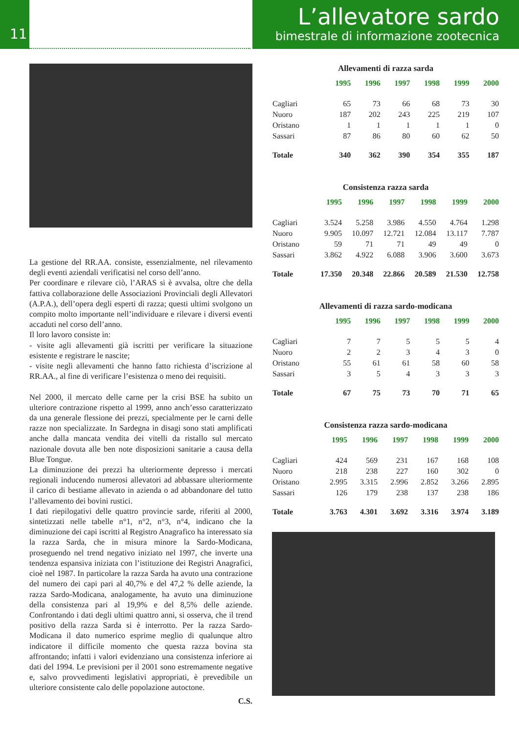11
L’allevatore sardo
bimestrale di informazione zootecnica
La gestione del RR.AA. consiste, essenzialmente, nel rilevamento degli eventi aziendali verificatisi nel corso dell’anno.
Per coordinare e rilevare ciò, l’ARAS si è avvalsa, oltre che della fattiva collaborazione delle Associazioni Provinciali degli Allevatori (A.P.A.), dell’opera degli esperti di razza; questi ultimi svolgono un compito molto importante nell’individuare e rilevare i diversi eventi accaduti nel corso dell’anno.
Il loro lavoro consiste in:
- visite agli allevamenti già iscritti per verificare la situazione esistente e registrare le nascite;
- visite negli allevamenti che hanno fatto richiesta d’iscrizione al RR.AA., al fine di verificare l’esistenza o meno dei requisiti.
Nel 2000, il mercato delle carne per la crisi BSE ha subito un ulteriore contrazione rispetto al 1999, anno anch’esso caratterizzato da una generale flessione dei prezzi, specialmente per le carni delle razze non specializzate. In Sardegna in disagi sono stati amplificati anche dalla mancata vendita dei vitelli da ristallo sul mercato nazionale dovuta alle ben note disposizioni sanitarie a causa della Blue Tongue.
La diminuzione dei prezzi ha ulteriormente depresso i mercati regionali inducendo numerosi allevatori ad abbassare ulteriormente il carico di bestiame allevato in azienda o ad abbandonare del tutto l’allevamento dei bovini rustici.
I dati riepilogativi delle quattro provincie sarde, riferiti al 2000, sintetizzati nelle tabelle n°1, n°2, n°3, n°4, indicano che la diminuzione dei capi iscritti al Registro Anagrafico ha interessato sia la razza Sarda, che in misura minore la Sardo-Modicana, proseguendo nel trend negativo iniziato nel 1997, che inverte una tendenza espansiva iniziata con l’istituzione dei Registri Anagrafici, cioè nel 1987. In particolare la razza Sarda ha avuto una contrazione del numero dei capi pari al 40,7% e del 47,2 % delle aziende, la razza Sardo-Modicana, analogamente, ha avuto una diminuzione della consistenza pari al 19,9% e del 8,5% delle aziende. Confrontando i dati degli ultimi quattro anni, si osserva, che il trend positivo della razza Sarda si è interrotto. Per la razza Sardo-Modicana il dato numerico esprime meglio di qualunque altro indicatore il difficile momento che questa razza bovina sta affrontando; infatti i valori evidenziano una consistenza inferiore ai dati del 1994. Le previsioni per il 2001 sono estremamente negative e, salvo provvedimenti legislativi appropriati, è prevedibile un ulteriore consistente calo delle popolazione autoctone.
C.S.
Allevamenti di razza sarda
| | 1995 | 1996 | 1997 | 1998 | 1999 | 2000 |
| --- | --- | --- | --- | --- | --- | --- |
| Cagliari | 65 | 73 | 66 | 68 | 73 | 30 |
| Nuoro | 187 | 202 | 243 | 225 | 219 | 107 |
| Oristano | 1 | 1 | 1 | 1 | 1 | 0 |
| Sassari | 87 | 86 | 80 | 60 | 62 | 50 |
| Totale | 340 | 362 | 390 | 354 | 355 | 187 |
Consistenza razza sarda
| | 1995 | 1996 | 1997 | 1998 | 1999 | 2000 |
| --- | --- | --- | --- | --- | --- | --- |
| Cagliari | 3.524 | 5.258 | 3.986 | 4.550 | 4.764 | 1.298 |
| Nuoro | 9.905 | 10.097 | 12.721 | 12.084 | 13.117 | 7.787 |
| Oristano | 59 | 71 | 71 | 49 | 49 | 0 |
| Sassari | 3.862 | 4.922 | 6.088 | 3.906 | 3.600 | 3.673 |
| Totale | 17.350 | 20.348 | 22.866 | 20.589 | 21.530 | 12.758 |
Allevamenti di razza sardo-modicana
| | 1995 | 1996 | 1997 | 1998 | 1999 | 2000 |
| --- | --- | --- | --- | --- | --- | --- |
| Cagliari | 7 | 7 | 5 | 5 | 5 | 4 |
| Nuoro | 2 | 2 | 3 | 4 | 3 | 0 |
| Oristano | 55 | 61 | 61 | 58 | 60 | 58 |
| Sassari | 3 | 5 | 4 | 3 | 3 | 3 |
| Totale | 67 | 75 | 73 | 70 | 71 | 65 |
Consistenza razza sardo-modicana
| | 1995 | 1996 | 1997 | 1998 | 1999 | 2000 |
| --- | --- | --- | --- | --- | --- | --- |
| Cagliari | 424 | 569 | 231 | 167 | 168 | 108 |
| Nuoro | 218 | 238 | 227 | 160 | 302 | 0 |
| Oristano | 2.995 | 3.315 | 2.996 | 2.852 | 3.266 | 2.895 |
| Sassari | 126 | 179 | 238 | 137 | 238 | 186 |
| Totale | 3.763 | 4.301 | 3.692 | 3.316 | 3.974 | 3.189 |